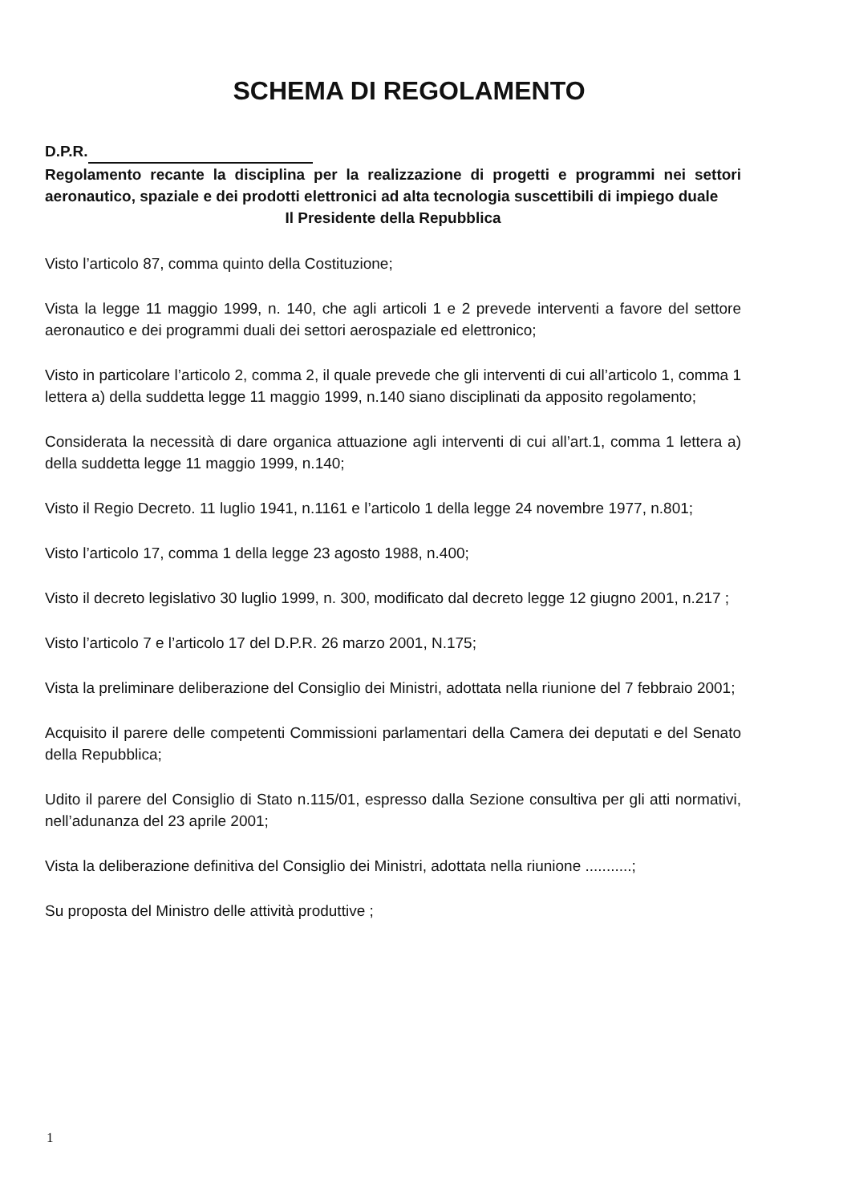SCHEMA DI REGOLAMENTO
D.P.R.
Regolamento recante la disciplina per la realizzazione di progetti e programmi nei settori aeronautico, spaziale e dei prodotti elettronici ad alta tecnologia suscettibili di impiego duale
Il Presidente della Repubblica
Visto l’articolo 87, comma quinto della Costituzione;
Vista la legge 11 maggio 1999, n. 140, che agli articoli 1 e 2 prevede interventi a favore del settore aeronautico e dei programmi duali dei settori aerospaziale ed elettronico;
Visto in particolare l’articolo 2, comma 2, il quale prevede che gli interventi di cui all’articolo 1, comma 1 lettera a) della suddetta legge 11 maggio 1999, n.140 siano disciplinati da apposito regolamento;
Considerata la necessità di dare organica attuazione agli interventi di cui all’art.1, comma 1 lettera a) della suddetta legge 11 maggio 1999, n.140;
Visto il Regio Decreto. 11 luglio 1941, n.1161 e l’articolo 1 della legge 24 novembre 1977, n.801;
Visto l’articolo 17, comma 1 della legge 23 agosto 1988, n.400;
Visto il decreto legislativo 30 luglio 1999, n. 300, modificato dal decreto legge 12 giugno 2001, n.217 ;
Visto l’articolo 7 e l’articolo 17 del D.P.R. 26 marzo 2001, N.175;
Vista la preliminare deliberazione del Consiglio dei Ministri, adottata nella riunione del 7 febbraio 2001;
Acquisito il parere delle competenti Commissioni parlamentari della Camera dei deputati e del Senato della Repubblica;
Udito il parere del Consiglio di Stato n.115/01, espresso dalla Sezione consultiva per gli atti normativi, nell’adunanza del 23 aprile 2001;
Vista la deliberazione definitiva del Consiglio dei Ministri, adottata nella riunione ...........;
Su proposta del Ministro delle attività produttive ;
1